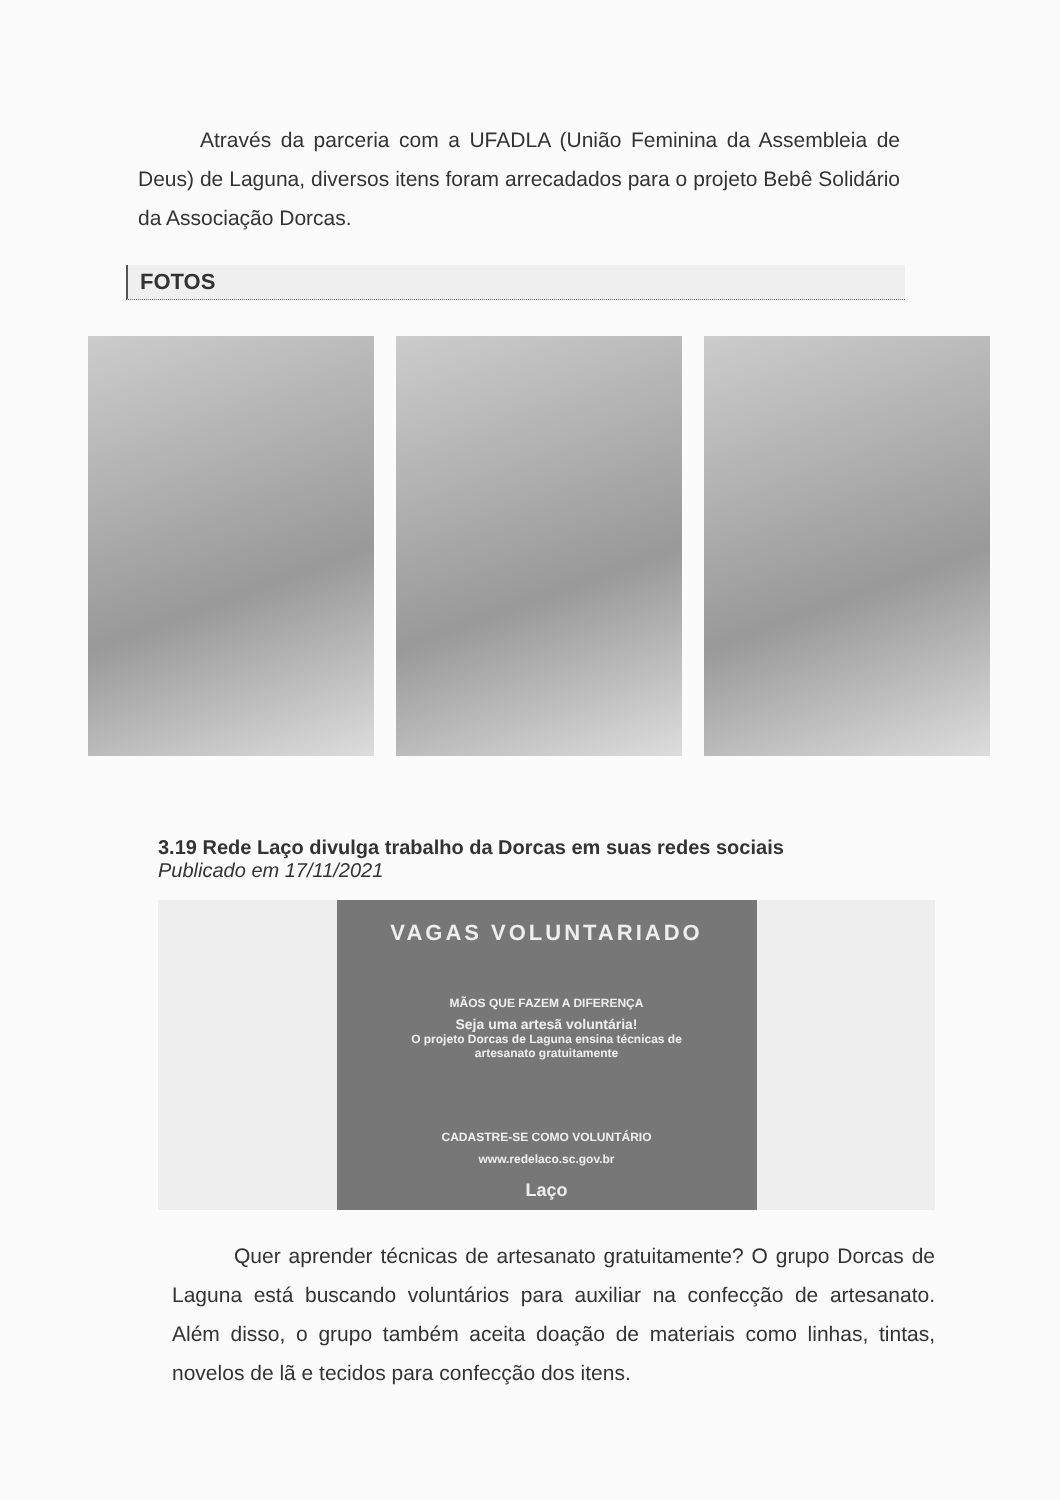Através da parceria com a UFADLA (União Feminina da Assembleia de Deus) de Laguna, diversos itens foram arrecadados para o projeto Bebê Solidário da Associação Dorcas.
FOTOS
3.19 Rede Laço divulga trabalho da Dorcas em suas redes sociais
Publicado em 17/11/2021
VAGAS VOLUNTARIADO
MÃOS QUE FAZEM A DIFERENÇA
Seja uma artesã voluntária!
O projeto Dorcas de Laguna ensina técnicas de
artesanato gratuitamente
CADASTRE-SE COMO VOLUNTÁRIO
www.redelaco.sc.gov.br
Laço
Quer aprender técnicas de artesanato gratuitamente? O grupo Dorcas de Laguna está buscando voluntários para auxiliar na confecção de artesanato. Além disso, o grupo também aceita doação de materiais como linhas, tintas, novelos de lã e tecidos para confecção dos itens.